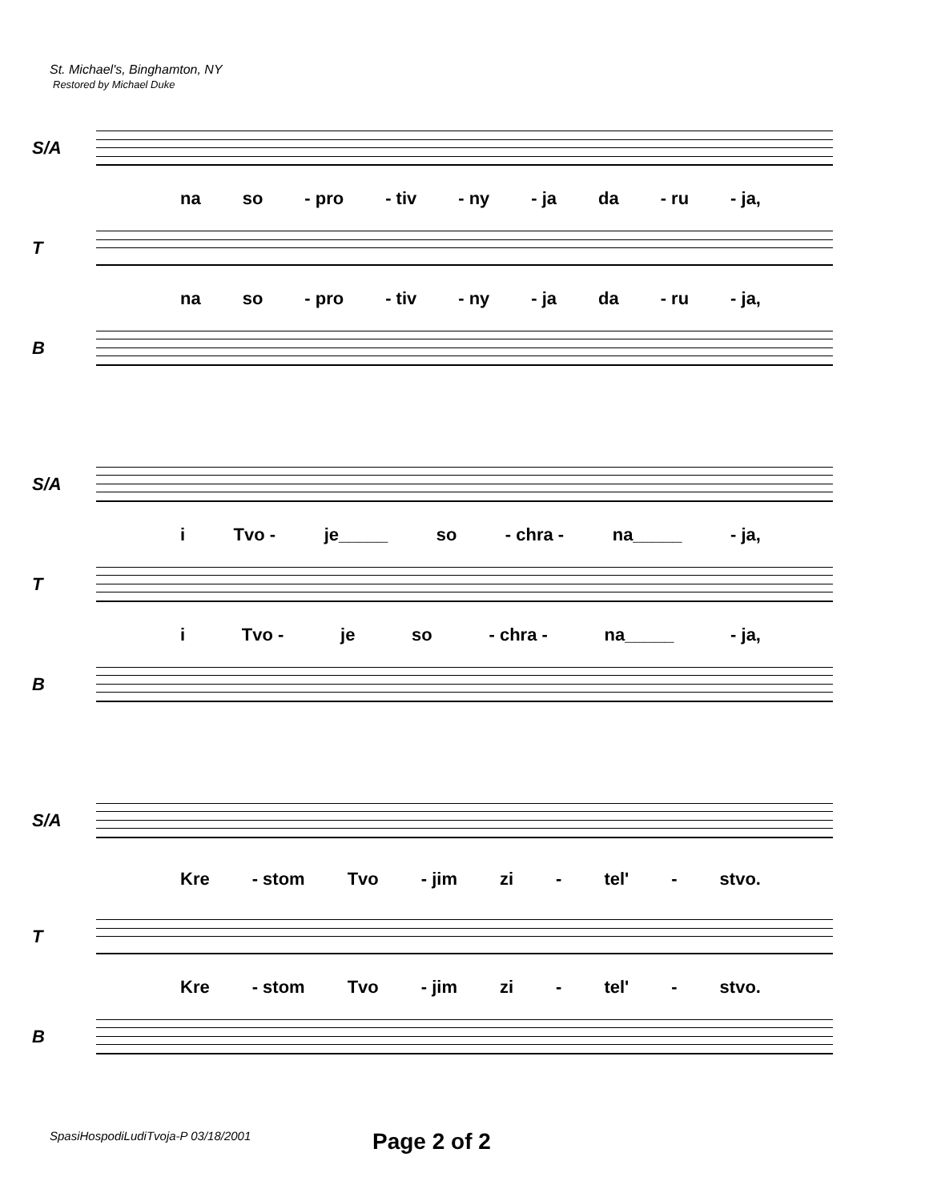St. Michael's, Binghamton, NY
Restored by Michael Duke
S/A
na so - pro - tiv - ny - ja da - ru - ja,
T
na so - pro - tiv - ny - ja da - ru - ja,
B
S/A
i Tvo - je_____ so - chra - na_____ - ja,
T
i Tvo - je so - chra - na_____ - ja,
B
S/A
Kre - stom Tvo - jim zi - tel' - stvo.
T
Kre - stom Tvo - jim zi - tel' - stvo.
B
SpasiHospodiLudiTvoja-P 03/18/2001
Page 2 of 2